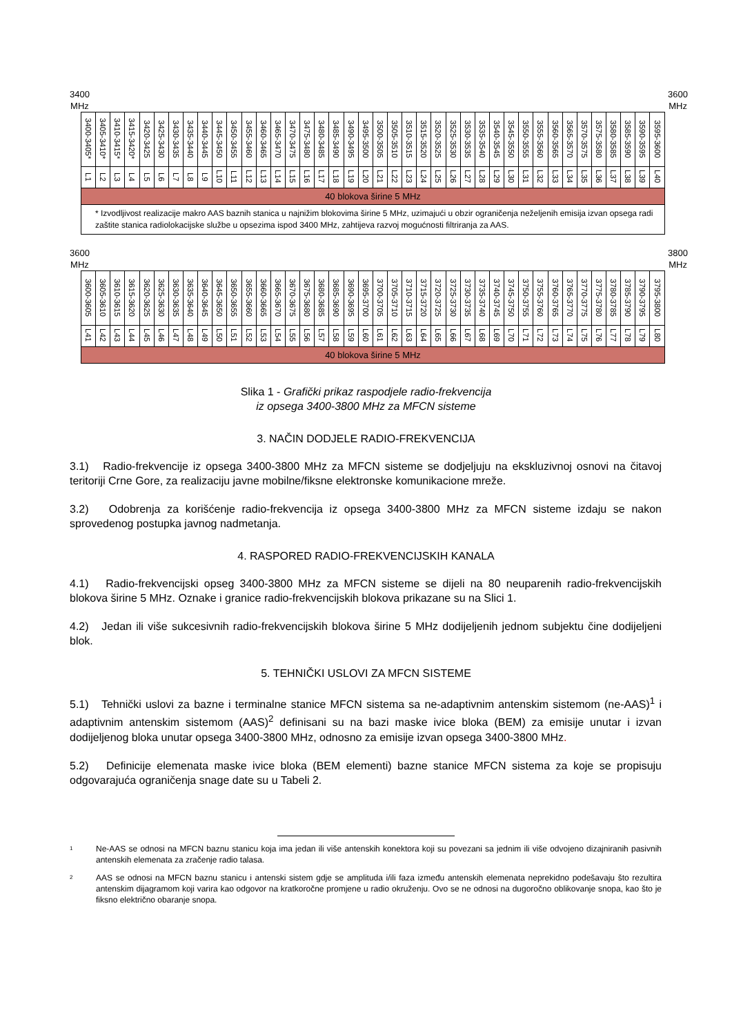3400
MHz
3600
MHz
| 3400-3405* | 3405-3410* | 3410-3415* | 3415-3420* | 3420-3425 | 3425-3430 | 3430-3435 | 3435-3440 | 3440-3445 | 3445-3450 | 3450-3455 | 3455-3460 | 3460-3465 | 3465-3470 | 3470-3475 | 3475-3480 | 3480-3485 | 3485-3490 | 3490-3495 | 3495-3500 | 3500-3505 | 3505-3510 | 3510-3515 | 3515-3520 | 3520-3525 | 3525-3530 | 3530-3535 | 3535-3540 | 3540-3545 | 3545-3550 | 3550-3555 | 3555-3560 | 3560-3565 | 3565-3570 | 3570-3575 | 3575-3580 | 3580-3585 | 3585-3590 | 3590-3595 | 3595-3600 |
| L1 | L2 | L3 | L4 | L5 | L6 | L7 | L8 | L9 | L10 | L11 | L12 | L13 | L14 | L15 | L16 | L17 | L18 | L19 | L20 | L21 | L22 | L23 | L24 | L25 | L26 | L27 | L28 | L29 | L30 | L31 | L32 | L33 | L34 | L35 | L36 | L37 | L38 | L39 | L40 |
| 40 blokova širine 5 MHz | | | | | | | | | | | | | | | | | | | | | | | | | | | | | | | | | | | | | | | |
| * Izvodljivost realizacije makro AAS baznih stanica u najnižim blokovima širine 5 MHz, uzimajući u obzir ograničenja neželjenih emisija izvan opsega radi zaštite stanica radiolokacijske službe u opsezima ispod 3400 MHz, zahtijeva razvoj mogućnosti filtriranja za AAS. | | | | | | | | | | | | | | | | | | | | | | | | | | | | | | | | | | | | | | | |
3600
MHz
3800
MHz
| 3600-3605 | 3605-3610 | 3610-3615 | 3615-3620 | 3620-3625 | 3625-3630 | 3630-3635 | 3635-3640 | 3640-3645 | 3645-3650 | 3650-3655 | 3655-3660 | 3660-3665 | 3665-3670 | 3670-3675 | 3675-3680 | 3680-3685 | 3685-3690 | 3690-3695 | 3695-3700 | 3700-3705 | 3705-3710 | 3710-3715 | 3715-3720 | 3720-3725 | 3725-3730 | 3730-3735 | 3735-3740 | 3740-3745 | 3745-3750 | 3750-3755 | 3755-3760 | 3760-3765 | 3765-3770 | 3770-3775 | 3775-3780 | 3780-3785 | 3785-3790 | 3790-3795 | 3795-3800 |
| L41 | L42 | L43 | L44 | L45 | L46 | L47 | L48 | L49 | L50 | L51 | L52 | L53 | L54 | L55 | L56 | L57 | L58 | L59 | L60 | L61 | L62 | L63 | L64 | L65 | L66 | L67 | L68 | L69 | L70 | L71 | L72 | L73 | L74 | L75 | L76 | L77 | L78 | L79 | L80 |
| 40 blokova širine 5 MHz | | | | | | | | | | | | | | | | | | | | | | | | | | | | | | | | | | | | | | | |
Slika 1 - Grafički prikaz raspodjele radio-frekvencija
iz opsega 3400-3800 MHz za MFCN sisteme
3. NAČIN DODJELE RADIO-FREKVENCIJA
3.1) Radio-frekvencije iz opsega 3400-3800 MHz za MFCN sisteme se dodjeljuju na ekskluzivnoj osnovi na čitavoj teritoriji Crne Gore, za realizaciju javne mobilne/fiksne elektronske komunikacione mreže.
3.2) Odobrenja za korišćenje radio-frekvencija iz opsega 3400-3800 MHz za MFCN sisteme izdaju se nakon sprovedenog postupka javnog nadmetanja.
4. RASPORED RADIO-FREKVENCIJSKIH KANALA
4.1) Radio-frekvencijski opseg 3400-3800 MHz za MFCN sisteme se dijeli na 80 neuparenih radio-frekvencijskih blokova širine 5 MHz. Oznake i granice radio-frekvencijskih blokova prikazane su na Slici 1.
4.2) Jedan ili više sukcesivnih radio-frekvencijskih blokova širine 5 MHz dodijeljenih jednom subjektu čine dodijeljeni blok.
5. TEHNIČKI USLOVI ZA MFCN SISTEME
5.1) Tehnički uslovi za bazne i terminalne stanice MFCN sistema sa ne-adaptivnim antenskim sistemom (ne-AAS)<sup>1</sup> i adaptivnim antenskim sistemom (AAS)<sup>2</sup> definisani su na bazi maske ivice bloka (BEM) za emisije unutar i izvan dodijeljenog bloka unutar opsega 3400-3800 MHz, odnosno za emisije izvan opsega 3400-3800 MHz.
5.2) Definicije elemenata maske ivice bloka (BEM elementi) bazne stanice MFCN sistema za koje se propisuju odgovarajuća ograničenja snage date su u Tabeli 2.
<sup>1</sup> Ne-AAS se odnosi na MFCN baznu stanicu koja ima jedan ili više antenskih konektora koji su povezani sa jednim ili više odvojeno dizajniranih pasivnih antenskih elemenata za zračenje radio talasa.
<sup>2</sup> AAS se odnosi na MFCN baznu stanicu i antenski sistem gdje se amplituda i/ili faza između antenskih elemenata neprekidno podešavaju što rezultira antenskim dijagramom koji varira kao odgovor na kratkoročne promjene u radio okruženju. Ovo se ne odnosi na dugoročno oblikovanje snopa, kao što je fiksno električno obaranje snopa.